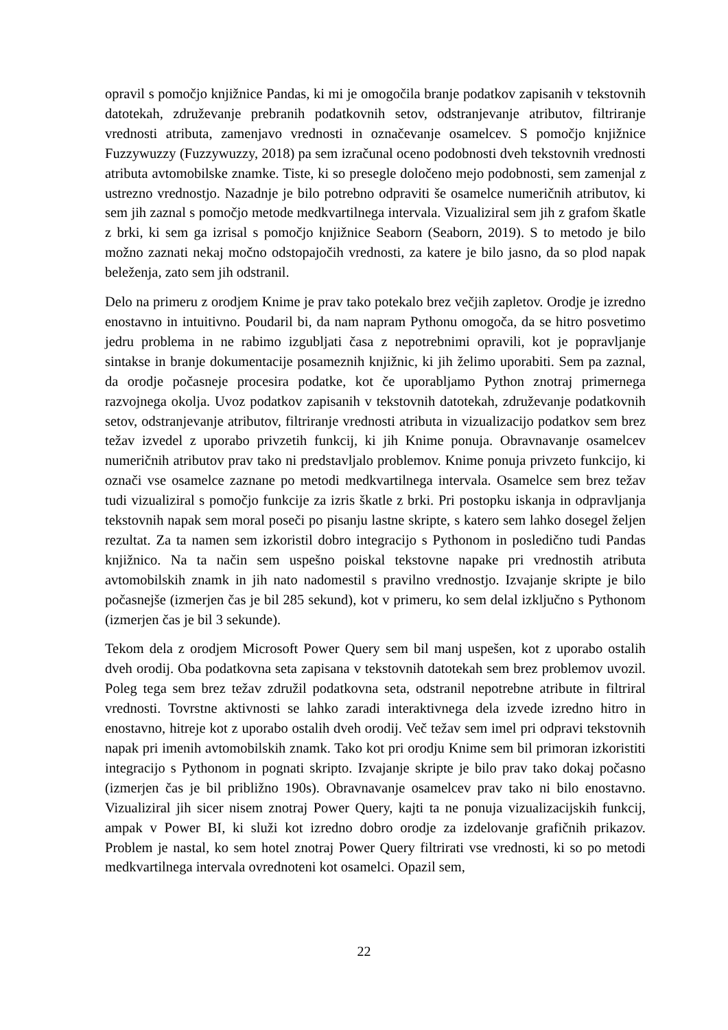opravil s pomočjo knjižnice Pandas, ki mi je omogočila branje podatkov zapisanih v tekstovnih datotekah, združevanje prebranih podatkovnih setov, odstranjevanje atributov, filtriranje vrednosti atributa, zamenjavo vrednosti in označevanje osamelcev. S pomočjo knjižnice Fuzzywuzzy (Fuzzywuzzy, 2018) pa sem izračunal oceno podobnosti dveh tekstovnih vrednosti atributa avtomobilske znamke. Tiste, ki so presegle določeno mejo podobnosti, sem zamenjal z ustrezno vrednostjo. Nazadnje je bilo potrebno odpraviti še osamelce numeričnih atributov, ki sem jih zaznal s pomočjo metode medkvartilnega intervala. Vizualiziral sem jih z grafom škatle z brki, ki sem ga izrisal s pomočjo knjižnice Seaborn (Seaborn, 2019). S to metodo je bilo možno zaznati nekaj močno odstopajočih vrednosti, za katere je bilo jasno, da so plod napak beleženja, zato sem jih odstranil.
Delo na primeru z orodjem Knime je prav tako potekalo brez večjih zapletov. Orodje je izredno enostavno in intuitivno. Poudaril bi, da nam napram Pythonu omogoča, da se hitro posvetimo jedru problema in ne rabimo izgubljati časa z nepotrebnimi opravili, kot je popravljanje sintakse in branje dokumentacije posameznih knjižnic, ki jih želimo uporabiti. Sem pa zaznal, da orodje počasneje procesira podatke, kot če uporabljamo Python znotraj primernega razvojnega okolja. Uvoz podatkov zapisanih v tekstovnih datotekah, združevanje podatkovnih setov, odstranjevanje atributov, filtriranje vrednosti atributa in vizualizacijo podatkov sem brez težav izvedel z uporabo privzetih funkcij, ki jih Knime ponuja. Obravnavanje osamelcev numeričnih atributov prav tako ni predstavljalo problemov. Knime ponuja privzeto funkcijo, ki označi vse osamelce zaznane po metodi medkvartilnega intervala. Osamelce sem brez težav tudi vizualiziral s pomočjo funkcije za izris škatle z brki. Pri postopku iskanja in odpravljanja tekstovnih napak sem moral poseči po pisanju lastne skripte, s katero sem lahko dosegel željen rezultat. Za ta namen sem izkoristil dobro integracijo s Pythonom in posledično tudi Pandas knjižnico. Na ta način sem uspešno poiskal tekstovne napake pri vrednostih atributa avtomobilskih znamk in jih nato nadomestil s pravilno vrednostjo. Izvajanje skripte je bilo počasnejše (izmerjen čas je bil 285 sekund), kot v primeru, ko sem delal izključno s Pythonom (izmerjen čas je bil 3 sekunde).
Tekom dela z orodjem Microsoft Power Query sem bil manj uspešen, kot z uporabo ostalih dveh orodij. Oba podatkovna seta zapisana v tekstovnih datotekah sem brez problemov uvozil. Poleg tega sem brez težav združil podatkovna seta, odstranil nepotrebne atribute in filtriral vrednosti. Tovrstne aktivnosti se lahko zaradi interaktivnega dela izvede izredno hitro in enostavno, hitreje kot z uporabo ostalih dveh orodij. Več težav sem imel pri odpravi tekstovnih napak pri imenih avtomobilskih znamk. Tako kot pri orodju Knime sem bil primoran izkoristiti integracijo s Pythonom in pognati skripto. Izvajanje skripte je bilo prav tako dokaj počasno (izmerjen čas je bil približno 190s). Obravnavanje osamelcev prav tako ni bilo enostavno. Vizualiziral jih sicer nisem znotraj Power Query, kajti ta ne ponuja vizualizacijskih funkcij, ampak v Power BI, ki služi kot izredno dobro orodje za izdelovanje grafičnih prikazov. Problem je nastal, ko sem hotel znotraj Power Query filtrirati vse vrednosti, ki so po metodi medkvartilnega intervala ovrednoteni kot osamelci. Opazil sem,
22